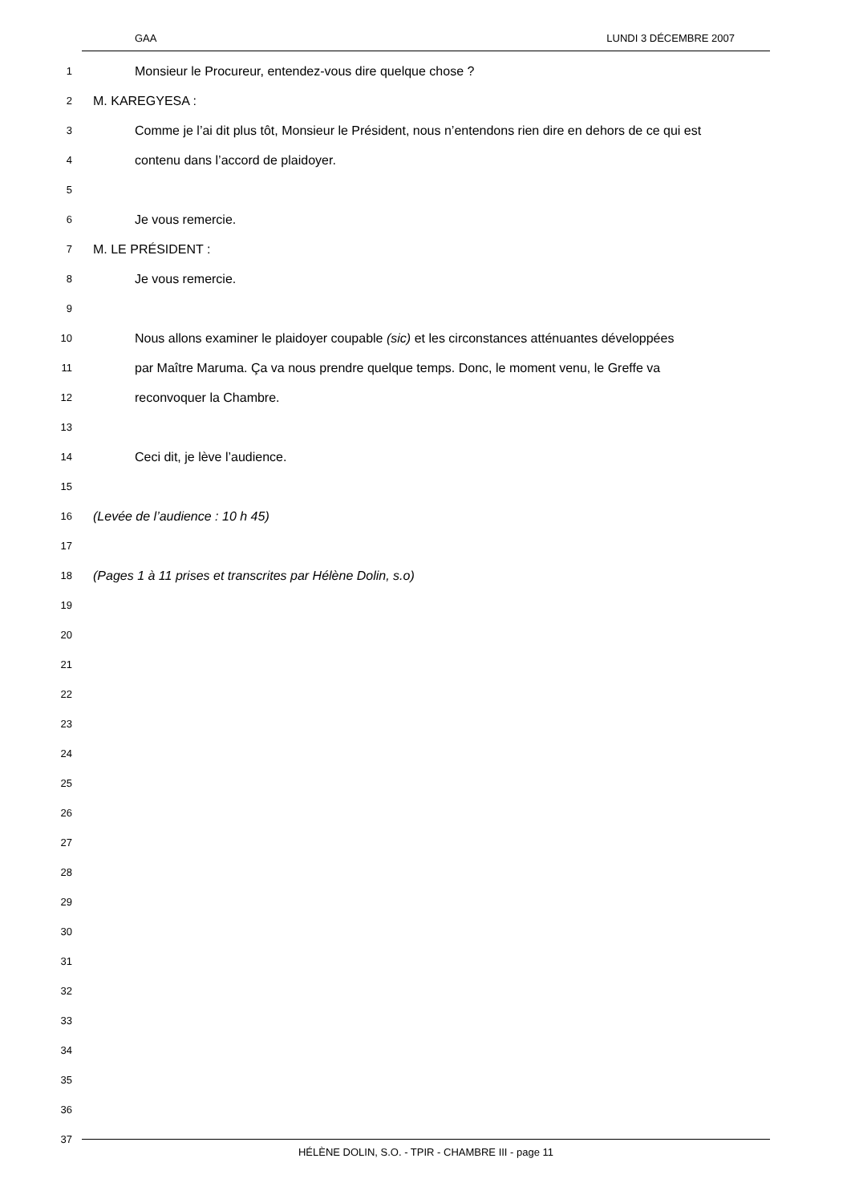GAA LUNDI 3 DÉCEMBRE 2007
1 Monsieur le Procureur, entendez-vous dire quelque chose ?
2 M. KAREGYESA :
3 Comme je l’ai dit plus tôt, Monsieur le Président, nous n’entendons rien dire en dehors de ce qui est
4 contenu dans l’accord de plaidoyer.
5
6 Je vous remercie.
7 M. LE PRÉSIDENT :
8 Je vous remercie.
9
10 Nous allons examiner le plaidoyer coupable (sic) et les circonstances atténuantes développées
11 par Maître Maruma. Ça va nous prendre quelque temps. Donc, le moment venu, le Greffe va
12 reconvoquer la Chambre.
13
14 Ceci dit, je lève l’audience.
15
16 (Levée de l’audience : 10 h 45)
17
18 (Pages 1 à 11 prises et transcrites par Hélène Dolin, s.o)
19
20
21
22
23
24
25
26
27
28
29
30
31
32
33
34
35
36
37
HÉLÈNE DOLIN, S.O. - TPIR - CHAMBRE III - page 11